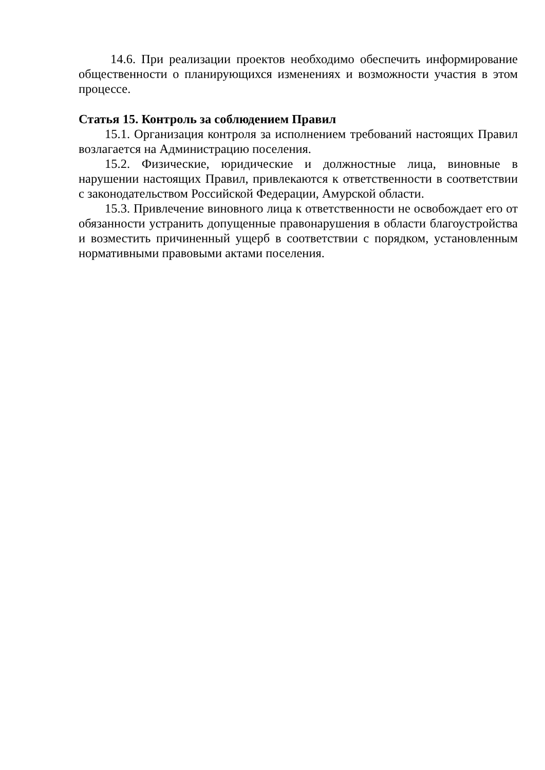14.6. При реализации проектов необходимо обеспечить информирование общественности о планирующихся изменениях и возможности участия в этом процессе.
Статья 15. Контроль за соблюдением Правил
15.1. Организация контроля за исполнением требований настоящих Правил возлагается на Администрацию поселения.
15.2. Физические, юридические и должностные лица, виновные в нарушении настоящих Правил, привлекаются к ответственности в соответствии с законодательством Российской Федерации, Амурской области.
15.3. Привлечение виновного лица к ответственности не освобождает его от обязанности устранить допущенные правонарушения в области благоустройства и возместить причиненный ущерб в соответствии с порядком, установленным нормативными правовыми актами поселения.